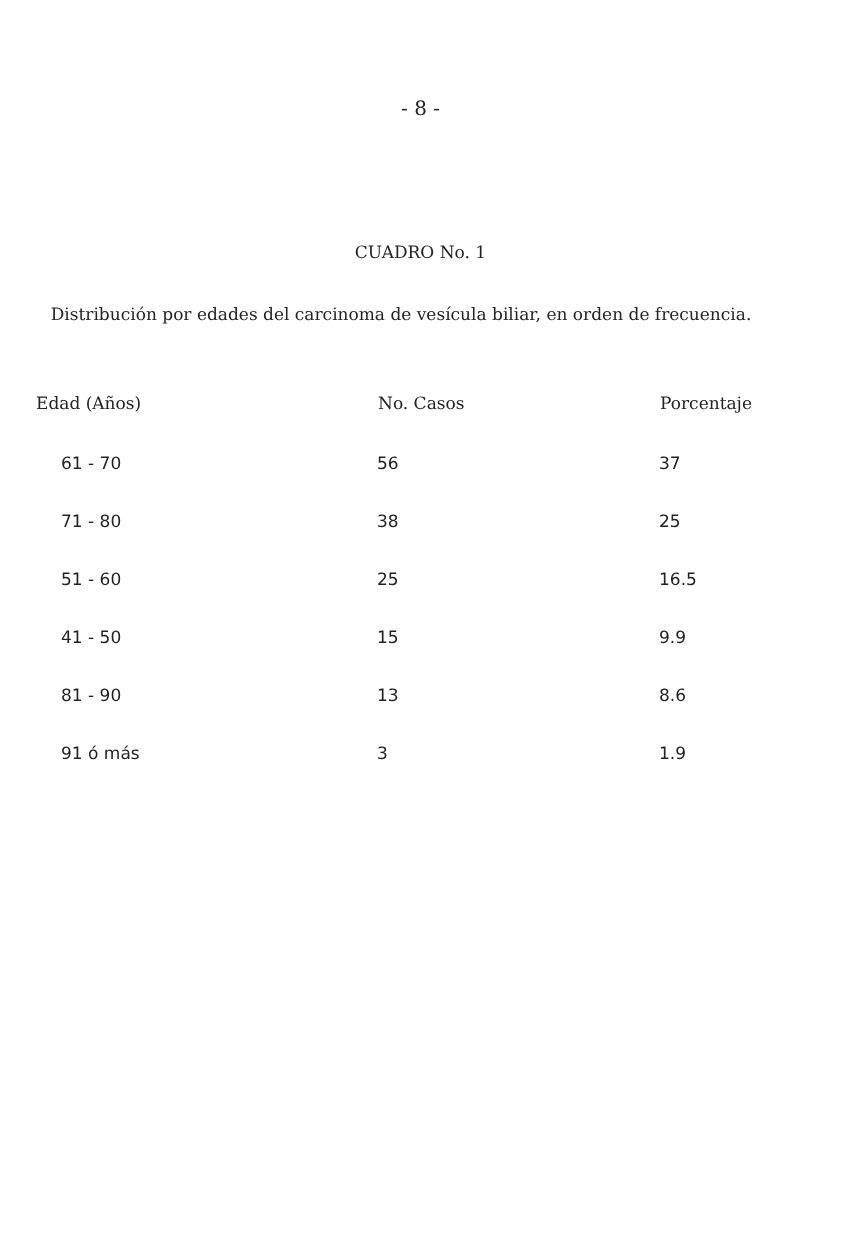- 8 -
CUADRO No. 1
Distribución por edades del carcinoma de vesícula biliar, en orden de frecuencia.
| Edad (Años) | No. Casos | Porcentaje |
| --- | --- | --- |
| 61 - 70 | 56 | 37 |
| 71 - 80 | 38 | 25 |
| 51 - 60 | 25 | 16.5 |
| 41 - 50 | 15 | 9.9 |
| 81 - 90 | 13 | 8.6 |
| 91 ó más | 3 | 1.9 |